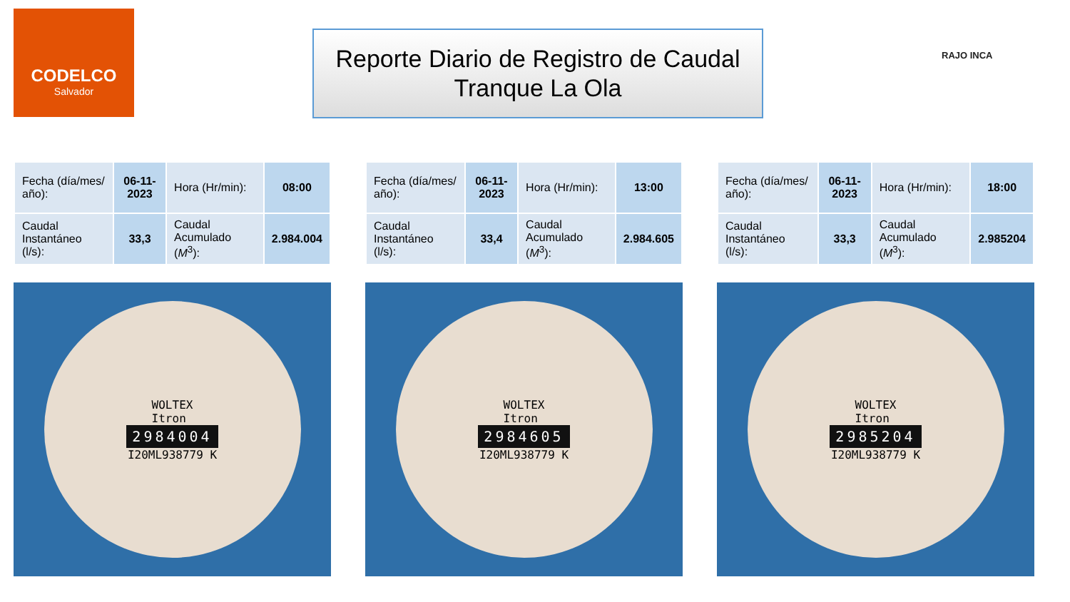CODELCO
Salvador
Reporte Diario de Registro de Caudal
Tranque La Ola
RAJO INCA
| Fecha (día/mes/ año): | 06-11-2023 | Hora (Hr/min): | 08:00 |
| Caudal Instantáneo (l/s): | 33,3 | Caudal Acumulado ( M<sup>3</sup>): | 2.984.004 |
WOLTEX
Itron
2984004
I20ML938779 K
| Fecha (día/mes/ año): | 06-11-2023 | Hora (Hr/min): | 13:00 |
| Caudal Instantáneo (l/s): | 33,4 | Caudal Acumulado ( M<sup>3</sup>): | 2.984.605 |
WOLTEX
Itron
2984605
I20ML938779 K
| Fecha (día/mes/ año): | 06-11-2023 | Hora (Hr/min): | 18:00 |
| Caudal Instantáneo (l/s): | 33,3 | Caudal Acumulado ( M<sup>3</sup>): | 2.985204 |
WOLTEX
Itron
2985204
I20ML938779 K